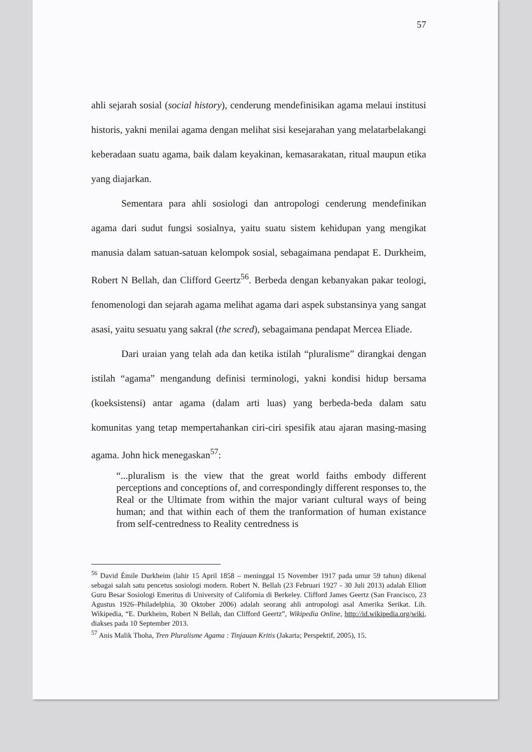57
ahli sejarah sosial (social history), cenderung mendefinisikan agama melaui institusi historis, yakni menilai agama dengan melihat sisi kesejarahan yang melatarbelakangi keberadaan suatu agama, baik dalam keyakinan, kemasarakatan, ritual maupun etika yang diajarkan.
Sementara para ahli sosiologi dan antropologi cenderung mendefinikan agama dari sudut fungsi sosialnya, yaitu suatu sistem kehidupan yang mengikat manusia dalam satuan-satuan kelompok sosial, sebagaimana pendapat E. Durkheim, Robert N Bellah, dan Clifford Geertz<sup>56</sup>. Berbeda dengan kebanyakan pakar teologi, fenomenologi dan sejarah agama melihat agama dari aspek substansinya yang sangat asasi, yaitu sesuatu yang sakral (the scred), sebagaimana pendapat Mercea Eliade.
Dari uraian yang telah ada dan ketika istilah “pluralisme” dirangkai dengan istilah “agama” mengandung definisi terminologi, yakni kondisi hidup bersama (koeksistensi) antar agama (dalam arti luas) yang berbeda-beda dalam satu komunitas yang tetap mempertahankan ciri-ciri spesifik atau ajaran masing-masing agama. John hick menegaskan<sup>57</sup>:
“...pluralism is the view that the great world faiths embody different perceptions and conceptions of, and correspondingly different responses to, the Real or the Ultimate from within the major variant cultural ways of being human; and that within each of them the tranformation of human existance from self-centredness to Reality centredness is
<sup>56</sup> David Émile Durkheim (lahir 15 April 1858 – meninggal 15 November 1917 pada umur 59 tahun) dikenal sebagai salah satu pencetus sosiologi modern. Robert N. Bellah (23 Februari 1927 - 30 Juli 2013) adalah Elliott Guru Besar Sosiologi Emeritus di University of California di Berkeley. Clifford James Geertz (San Francisco, 23 Agustus 1926–Philadelphia, 30 Oktober 2006) adalah seorang ahli antropologi asal Amerika Serikat. Lih. Wikipedia, “E. Durkheim, Robert N Bellah, dan Clifford Geertz”, Wikipedia Online, http://id.wikipedia.org/wiki, diakses pada 10 September 2013.
<sup>57</sup> Anis Malik Thoha, Tren Pluralisme Agama : Tinjauan Kritis (Jakarta; Perspektif, 2005), 15.